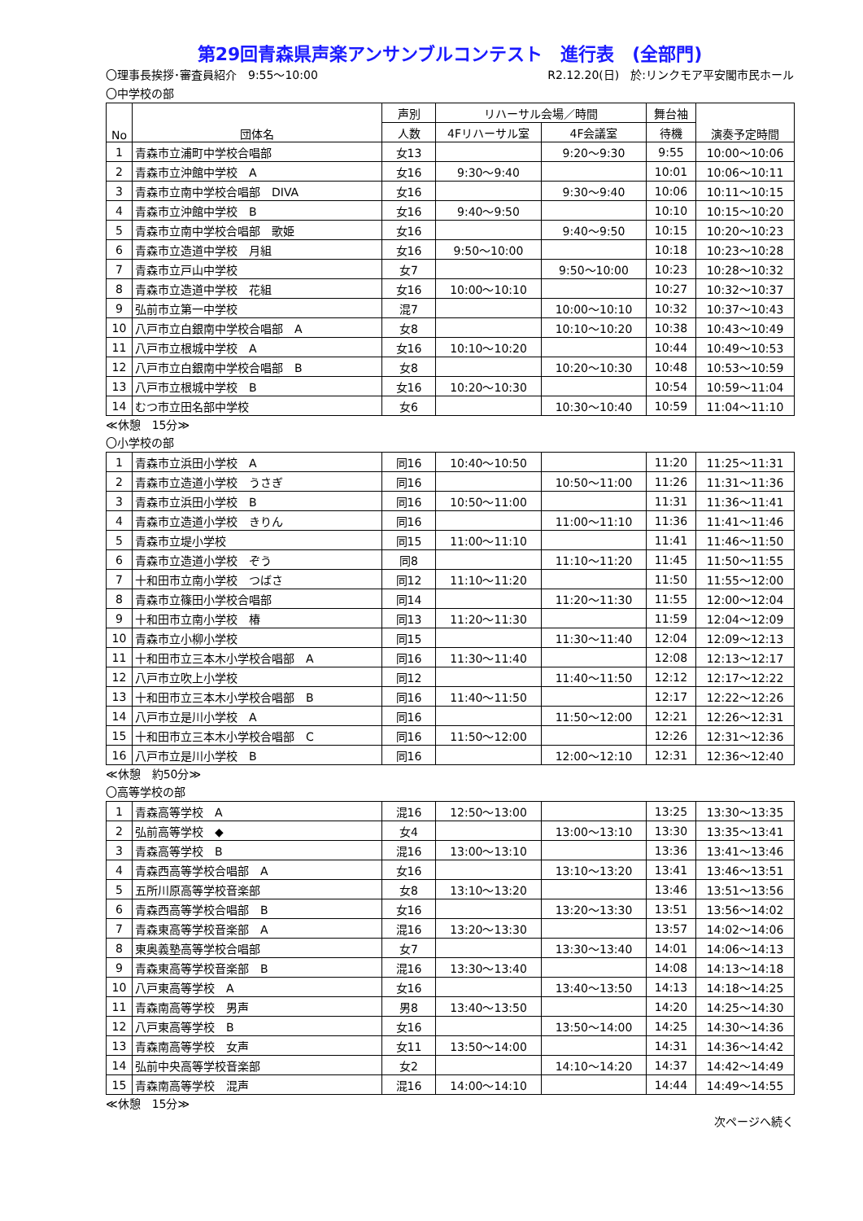第29回青森県声楽アンサンブルコンテスト　進行表　(全部門)
〇理事長挨拶･審査員紹介　9:55～10:00 R2.12.20(日)　於:リンクモア平安閣市民ホール
〇中学校の部
| No | 団体名 | 声別 | リハーサル会場／時間 | | 舞台袖 | 演奏予定時間 |
| --- | --- | --- | --- | --- | --- | --- |
| | | 人数 | 4Fリハーサル室 | 4F会議室 | 待機 | |
| 1 | 青森市立浦町中学校合唱部 | 女13 | | 9:20～9:30 | 9:55 | 10:00～10:06 |
| 2 | 青森市立沖館中学校 A | 女16 | 9:30～9:40 | | 10:01 | 10:06～10:11 |
| 3 | 青森市立南中学校合唱部 DIVA | 女16 | | 9:30～9:40 | 10:06 | 10:11～10:15 |
| 4 | 青森市立沖館中学校 B | 女16 | 9:40～9:50 | | 10:10 | 10:15～10:20 |
| 5 | 青森市立南中学校合唱部 歌姫 | 女16 | | 9:40～9:50 | 10:15 | 10:20～10:23 |
| 6 | 青森市立造道中学校 月組 | 女16 | 9:50～10:00 | | 10:18 | 10:23～10:28 |
| 7 | 青森市立戸山中学校 | 女7 | | 9:50～10:00 | 10:23 | 10:28～10:32 |
| 8 | 青森市立造道中学校 花組 | 女16 | 10:00～10:10 | | 10:27 | 10:32～10:37 |
| 9 | 弘前市立第一中学校 | 混7 | | 10:00～10:10 | 10:32 | 10:37～10:43 |
| 10 | 八戸市立白銀南中学校合唱部 A | 女8 | | 10:10～10:20 | 10:38 | 10:43～10:49 |
| 11 | 八戸市立根城中学校 A | 女16 | 10:10～10:20 | | 10:44 | 10:49～10:53 |
| 12 | 八戸市立白銀南中学校合唱部 B | 女8 | | 10:20～10:30 | 10:48 | 10:53～10:59 |
| 13 | 八戸市立根城中学校 B | 女16 | 10:20～10:30 | | 10:54 | 10:59～11:04 |
| 14 | むつ市立田名部中学校 | 女6 | | 10:30～10:40 | 10:59 | 11:04～11:10 |
≪休憩　15分≫
〇小学校の部
| 1 | 青森市立浜田小学校 A | 同16 | 10:40～10:50 | | 11:20 | 11:25～11:31 |
| 2 | 青森市立造道小学校 うさぎ | 同16 | | 10:50～11:00 | 11:26 | 11:31～11:36 |
| 3 | 青森市立浜田小学校 B | 同16 | 10:50～11:00 | | 11:31 | 11:36～11:41 |
| 4 | 青森市立造道小学校 きりん | 同16 | | 11:00～11:10 | 11:36 | 11:41～11:46 |
| 5 | 青森市立堤小学校 | 同15 | 11:00～11:10 | | 11:41 | 11:46～11:50 |
| 6 | 青森市立造道小学校 ぞう | 同8 | | 11:10～11:20 | 11:45 | 11:50～11:55 |
| 7 | 十和田市立南小学校 つばさ | 同12 | 11:10～11:20 | | 11:50 | 11:55～12:00 |
| 8 | 青森市立篠田小学校合唱部 | 同14 | | 11:20～11:30 | 11:55 | 12:00～12:04 |
| 9 | 十和田市立南小学校 椿 | 同13 | 11:20～11:30 | | 11:59 | 12:04～12:09 |
| 10 | 青森市立小柳小学校 | 同15 | | 11:30～11:40 | 12:04 | 12:09～12:13 |
| 11 | 十和田市立三本木小学校合唱部 A | 同16 | 11:30～11:40 | | 12:08 | 12:13～12:17 |
| 12 | 八戸市立吹上小学校 | 同12 | | 11:40～11:50 | 12:12 | 12:17～12:22 |
| 13 | 十和田市立三本木小学校合唱部 B | 同16 | 11:40～11:50 | | 12:17 | 12:22～12:26 |
| 14 | 八戸市立是川小学校 A | 同16 | | 11:50～12:00 | 12:21 | 12:26～12:31 |
| 15 | 十和田市立三本木小学校合唱部 C | 同16 | 11:50～12:00 | | 12:26 | 12:31～12:36 |
| 16 | 八戸市立是川小学校 B | 同16 | | 12:00～12:10 | 12:31 | 12:36～12:40 |
≪休憩　約50分≫
〇高等学校の部
| 1 | 青森高等学校 A | 混16 | 12:50～13:00 | | 13:25 | 13:30～13:35 |
| 2 | 弘前高等学校 ◆ | 女4 | | 13:00～13:10 | 13:30 | 13:35～13:41 |
| 3 | 青森高等学校 B | 混16 | 13:00～13:10 | | 13:36 | 13:41～13:46 |
| 4 | 青森西高等学校合唱部 A | 女16 | | 13:10～13:20 | 13:41 | 13:46～13:51 |
| 5 | 五所川原高等学校音楽部 | 女8 | 13:10～13:20 | | 13:46 | 13:51～13:56 |
| 6 | 青森西高等学校合唱部 B | 女16 | | 13:20～13:30 | 13:51 | 13:56～14:02 |
| 7 | 青森東高等学校音楽部 A | 混16 | 13:20～13:30 | | 13:57 | 14:02～14:06 |
| 8 | 東奥義塾高等学校合唱部 | 女7 | | 13:30～13:40 | 14:01 | 14:06～14:13 |
| 9 | 青森東高等学校音楽部 B | 混16 | 13:30～13:40 | | 14:08 | 14:13～14:18 |
| 10 | 八戸東高等学校 A | 女16 | | 13:40～13:50 | 14:13 | 14:18～14:25 |
| 11 | 青森南高等学校 男声 | 男8 | 13:40～13:50 | | 14:20 | 14:25～14:30 |
| 12 | 八戸東高等学校 B | 女16 | | 13:50～14:00 | 14:25 | 14:30～14:36 |
| 13 | 青森南高等学校 女声 | 女11 | 13:50～14:00 | | 14:31 | 14:36～14:42 |
| 14 | 弘前中央高等学校音楽部 | 女2 | | 14:10～14:20 | 14:37 | 14:42～14:49 |
| 15 | 青森南高等学校 混声 | 混16 | 14:00～14:10 | | 14:44 | 14:49～14:55 |
≪休憩　15分≫
次ページへ続く